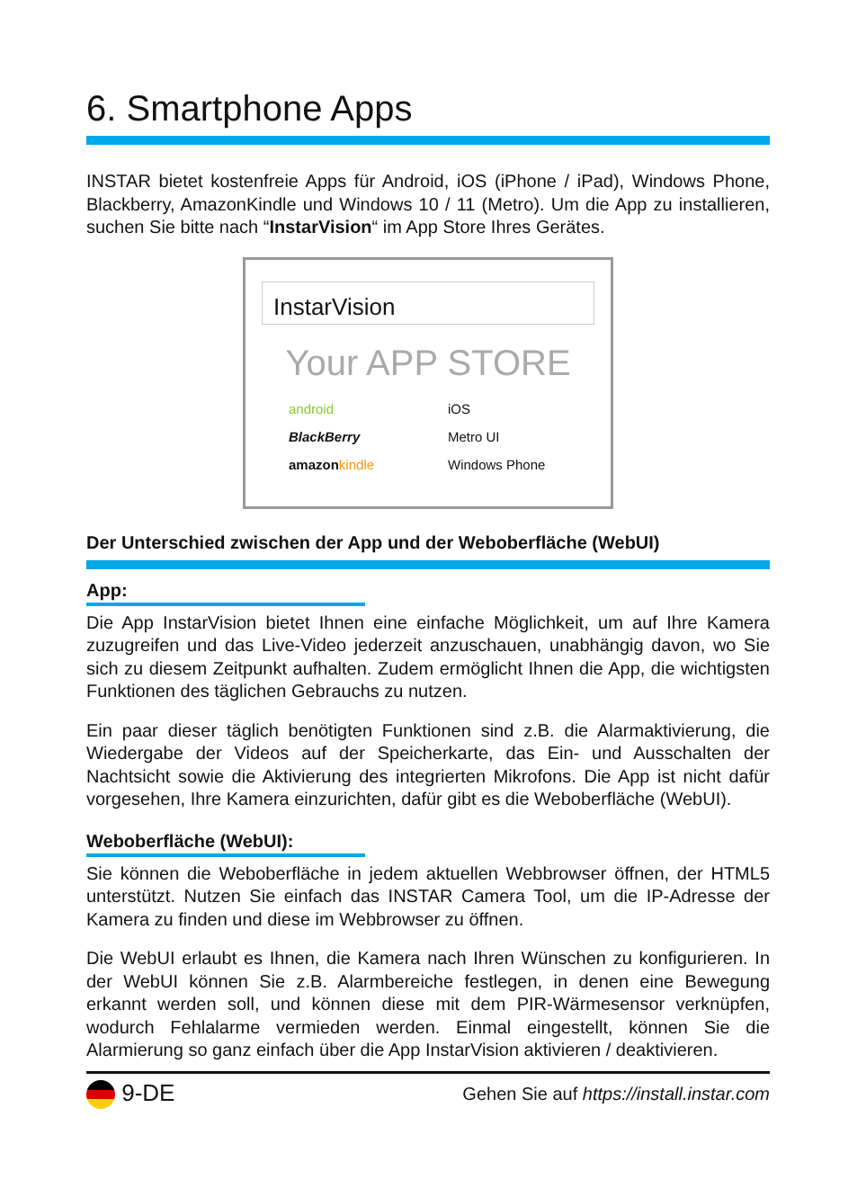6. Smartphone Apps
INSTAR bietet kostenfreie Apps für Android, iOS (iPhone / iPad), Windows Phone, Blackberry, AmazonKindle und Windows 10 / 11 (Metro). Um die App zu installieren, suchen Sie bitte nach “InstarVision“ im App Store Ihres Gerätes.
InstarVision
Your APP STORE
android iOS BlackBerry Metro UI amazon kindle Windows Phone
Der Unterschied zwischen der App und der Weboberfläche (WebUI)
App:
Die App InstarVision bietet Ihnen eine einfache Möglichkeit, um auf Ihre Kamera zuzugreifen und das Live-Video jederzeit anzuschauen, unabhängig davon, wo Sie sich zu diesem Zeitpunkt aufhalten. Zudem ermöglicht Ihnen die App, die wichtigsten Funktionen des täglichen Gebrauchs zu nutzen.
Ein paar dieser täglich benötigten Funktionen sind z.B. die Alarmaktivierung, die Wiedergabe der Videos auf der Speicherkarte, das Ein- und Ausschalten der Nachtsicht sowie die Aktivierung des integrierten Mikrofons. Die App ist nicht dafür vorgesehen, Ihre Kamera einzurichten, dafür gibt es die Weboberfläche (WebUI).
Weboberfläche (WebUI):
Sie können die Weboberfläche in jedem aktuellen Webbrowser öffnen, der HTML5 unterstützt. Nutzen Sie einfach das INSTAR Camera Tool, um die IP-Adresse der Kamera zu finden und diese im Webbrowser zu öffnen.
Die WebUI erlaubt es Ihnen, die Kamera nach Ihren Wünschen zu konfigurieren. In der WebUI können Sie z.B. Alarmbereiche festlegen, in denen eine Bewegung erkannt werden soll, und können diese mit dem PIR-Wärmesensor verknüpfen, wodurch Fehlalarme vermieden werden. Einmal eingestellt, können Sie die Alarmierung so ganz einfach über die App InstarVision aktivieren / deaktivieren.
9-DE Gehen Sie auf https://install.instar.com